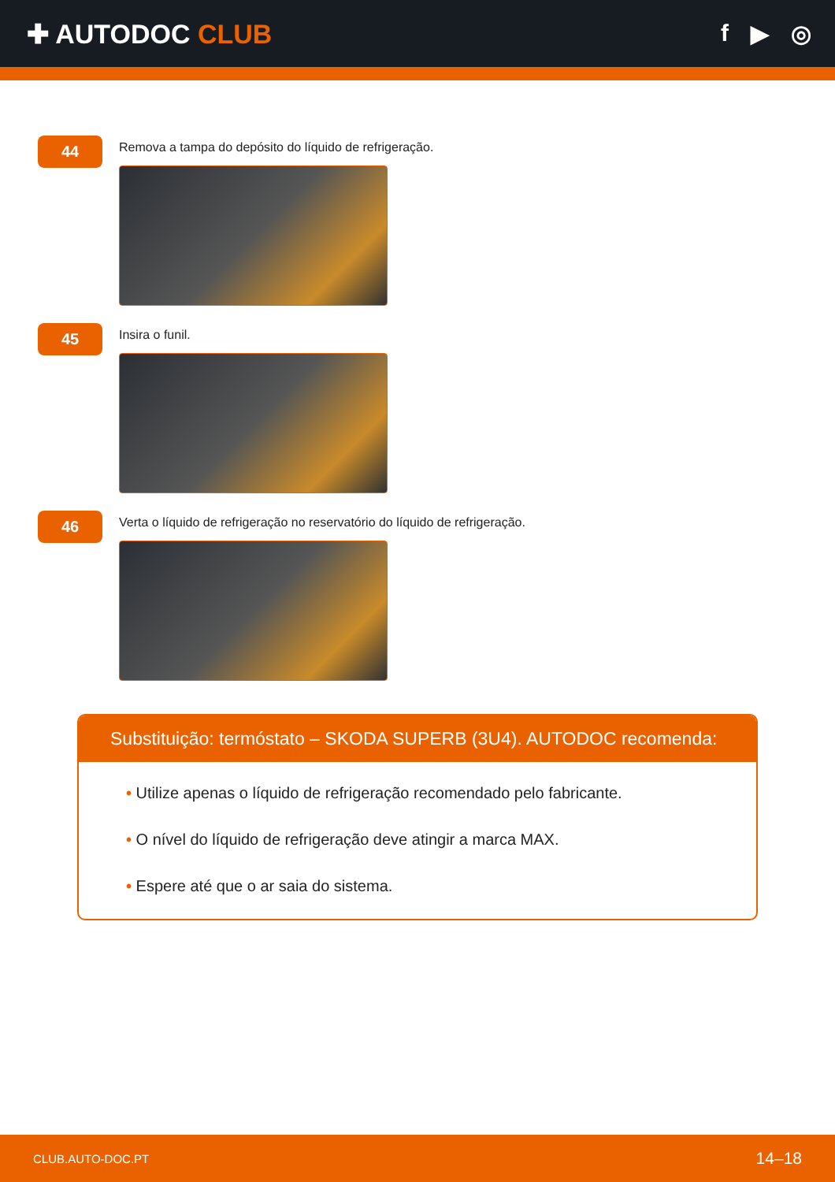✚ AUTODOC CLUB f ▶ ◎
44
Remova a tampa do depósito do líquido de refrigeração.
45
Insira o funil.
46
Verta o líquido de refrigeração no reservatório do líquido de refrigeração.
Substituição: termóstato – SKODA SUPERB (3U4). AUTODOC recomenda:
• Utilize apenas o líquido de refrigeração recomendado pelo fabricante.
• O nível do líquido de refrigeração deve atingir a marca MAX.
• Espere até que o ar saia do sistema.
CLUB.AUTO-DOC.PT 14–18